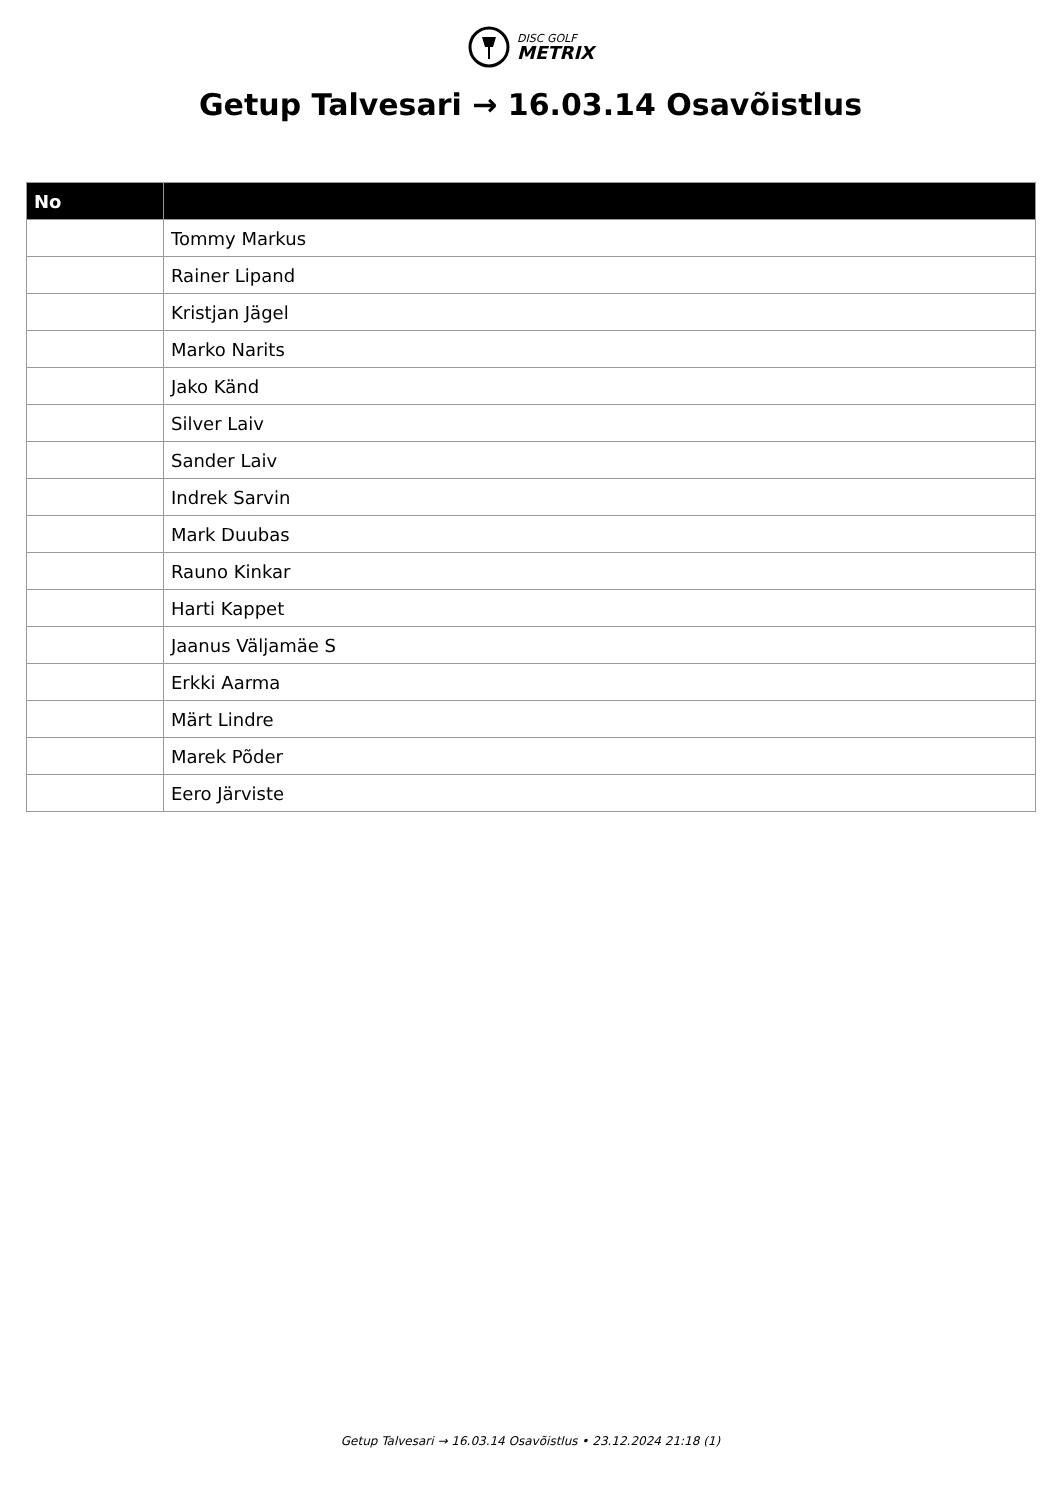DISC GOLF
METRIX
Getup Talvesari → 16.03.14 Osavõistlus
| No | |
| --- | --- |
| | Tommy Markus |
| | Rainer Lipand |
| | Kristjan Jägel |
| | Marko Narits |
| | Jako Känd |
| | Silver Laiv |
| | Sander Laiv |
| | Indrek Sarvin |
| | Mark Duubas |
| | Rauno Kinkar |
| | Harti Kappet |
| | Jaanus Väljamäe S |
| | Erkki Aarma |
| | Märt Lindre |
| | Marek Põder |
| | Eero Järviste |
Getup Talvesari → 16.03.14 Osavõistlus • 23.12.2024 21:18 (1)